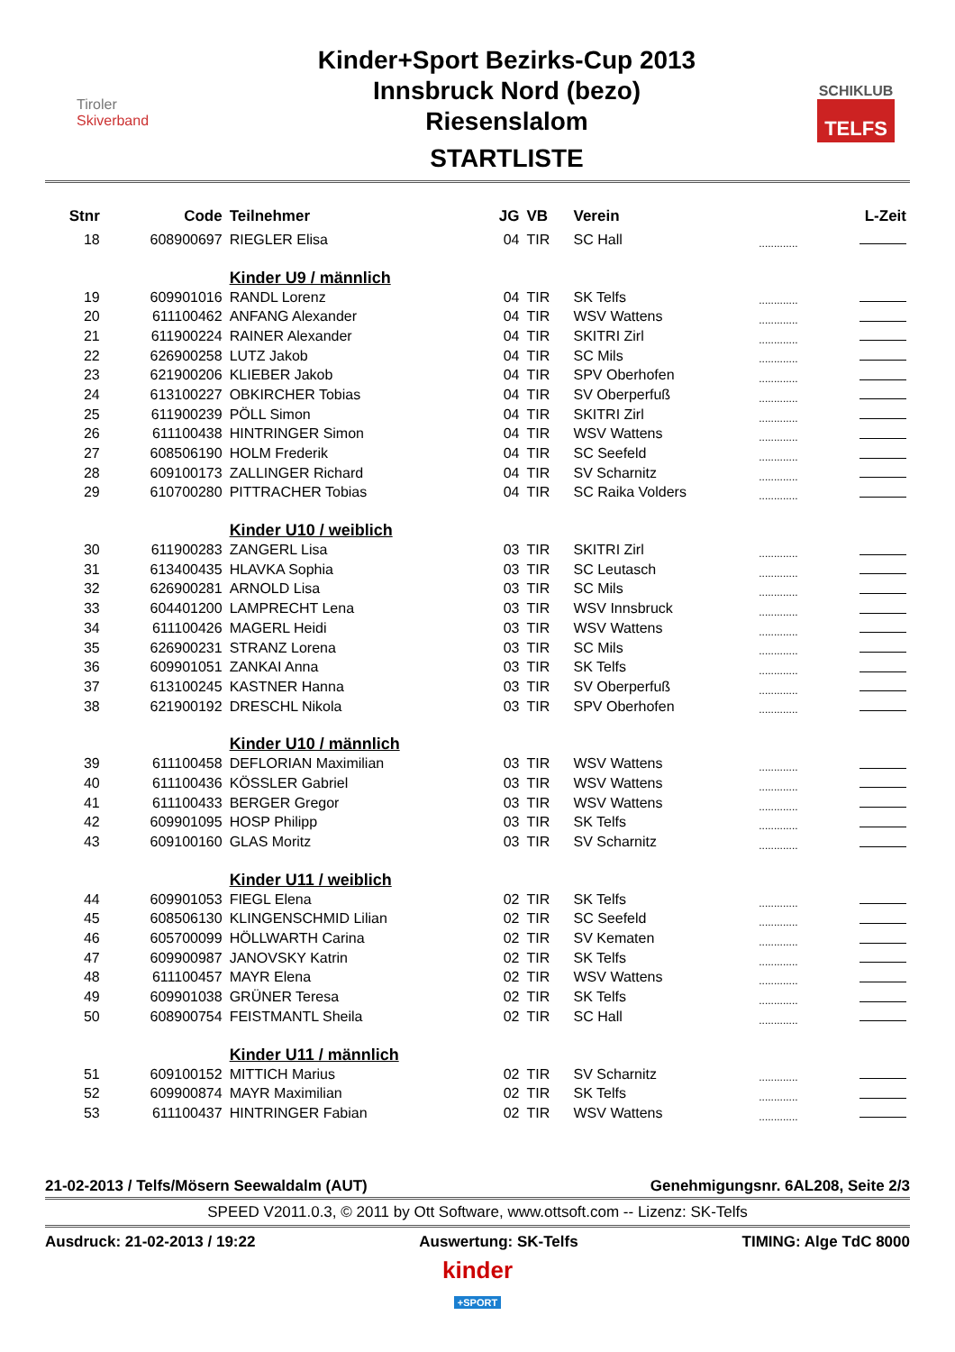Tiroler
Skiverband
Kinder+Sport Bezirks-Cup 2013
Innsbruck Nord (bezo)
Riesenslalom
STARTLISTE
SCHIKLUB
TELFS
| Stnr | Code | Teilnehmer | JG | VB | Verein | | L-Zeit |
| --- | --- | --- | --- | --- | --- | --- | --- |
| 18 | 608900697 | RIEGLER Elisa | 04 | TIR | SC Hall | ............. | |
| | | Kinder U9 / männlich | | | | | |
| 19 | 609901016 | RANDL Lorenz | 04 | TIR | SK Telfs | ............. | |
| 20 | 611100462 | ANFANG Alexander | 04 | TIR | WSV Wattens | ............. | |
| 21 | 611900224 | RAINER Alexander | 04 | TIR | SKITRI Zirl | ............. | |
| 22 | 626900258 | LUTZ Jakob | 04 | TIR | SC Mils | ............. | |
| 23 | 621900206 | KLIEBER Jakob | 04 | TIR | SPV Oberhofen | ............. | |
| 24 | 613100227 | OBKIRCHER Tobias | 04 | TIR | SV Oberperfuß | ............. | |
| 25 | 611900239 | PÖLL Simon | 04 | TIR | SKITRI Zirl | ............. | |
| 26 | 611100438 | HINTRINGER Simon | 04 | TIR | WSV Wattens | ............. | |
| 27 | 608506190 | HOLM Frederik | 04 | TIR | SC Seefeld | ............. | |
| 28 | 609100173 | ZALLINGER Richard | 04 | TIR | SV Scharnitz | ............. | |
| 29 | 610700280 | PITTRACHER Tobias | 04 | TIR | SC Raika Volders | ............. | |
| | | Kinder U10 / weiblich | | | | | |
| 30 | 611900283 | ZANGERL Lisa | 03 | TIR | SKITRI Zirl | ............. | |
| 31 | 613400435 | HLAVKA Sophia | 03 | TIR | SC Leutasch | ............. | |
| 32 | 626900281 | ARNOLD Lisa | 03 | TIR | SC Mils | ............. | |
| 33 | 604401200 | LAMPRECHT Lena | 03 | TIR | WSV Innsbruck | ............. | |
| 34 | 611100426 | MAGERL Heidi | 03 | TIR | WSV Wattens | ............. | |
| 35 | 626900231 | STRANZ Lorena | 03 | TIR | SC Mils | ............. | |
| 36 | 609901051 | ZANKAI Anna | 03 | TIR | SK Telfs | ............. | |
| 37 | 613100245 | KASTNER Hanna | 03 | TIR | SV Oberperfuß | ............. | |
| 38 | 621900192 | DRESCHL Nikola | 03 | TIR | SPV Oberhofen | ............. | |
| | | Kinder U10 / männlich | | | | | |
| 39 | 611100458 | DEFLORIAN Maximilian | 03 | TIR | WSV Wattens | ............. | |
| 40 | 611100436 | KÖSSLER Gabriel | 03 | TIR | WSV Wattens | ............. | |
| 41 | 611100433 | BERGER Gregor | 03 | TIR | WSV Wattens | ............. | |
| 42 | 609901095 | HOSP Philipp | 03 | TIR | SK Telfs | ............. | |
| 43 | 609100160 | GLAS Moritz | 03 | TIR | SV Scharnitz | ............. | |
| | | Kinder U11 / weiblich | | | | | |
| 44 | 609901053 | FIEGL Elena | 02 | TIR | SK Telfs | ............. | |
| 45 | 608506130 | KLINGENSCHMID Lilian | 02 | TIR | SC Seefeld | ............. | |
| 46 | 605700099 | HÖLLWARTH Carina | 02 | TIR | SV Kematen | ............. | |
| 47 | 609900987 | JANOVSKY Katrin | 02 | TIR | SK Telfs | ............. | |
| 48 | 611100457 | MAYR Elena | 02 | TIR | WSV Wattens | ............. | |
| 49 | 609901038 | GRÜNER Teresa | 02 | TIR | SK Telfs | ............. | |
| 50 | 608900754 | FEISTMANTL Sheila | 02 | TIR | SC Hall | ............. | |
| | | Kinder U11 / männlich | | | | | |
| 51 | 609100152 | MITTICH Marius | 02 | TIR | SV Scharnitz | ............. | |
| 52 | 609900874 | MAYR Maximilian | 02 | TIR | SK Telfs | ............. | |
| 53 | 611100437 | HINTRINGER Fabian | 02 | TIR | WSV Wattens | ............. | |
21-02-2013 / Telfs/Mösern Seewaldalm (AUT) Genehmigungsnr. 6AL208, Seite 2/3
SPEED V2011.0.3, © 2011 by Ott Software, www.ottsoft.com -- Lizenz: SK-Telfs
Ausdruck: 21-02-2013 / 19:22 Auswertung: SK-Telfs TIMING: Alge TdC 8000
kinder
+SPORT